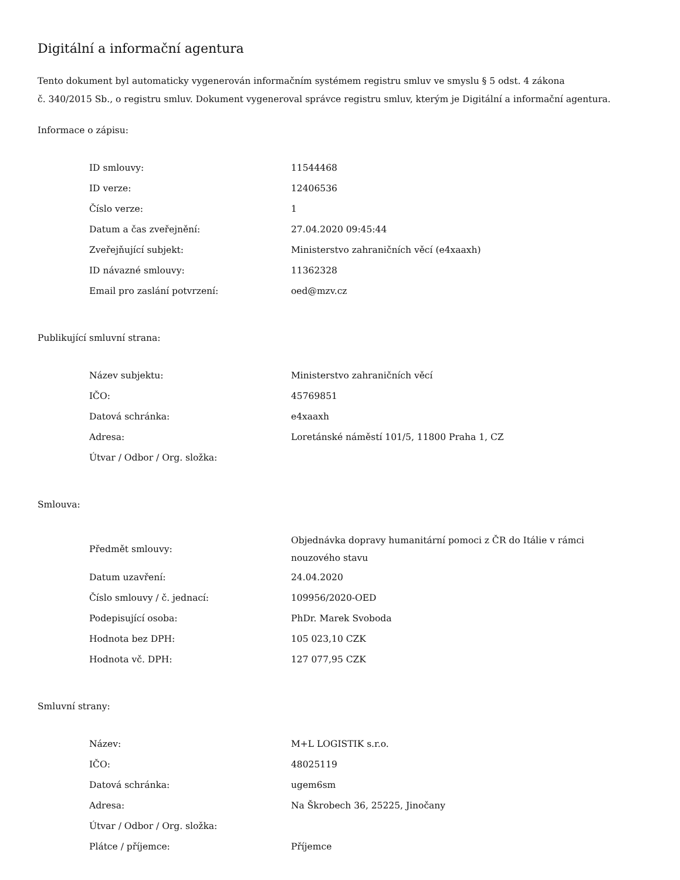Digitální a informační agentura
Tento dokument byl automaticky vygenerován informačním systémem registru smluv ve smyslu § 5 odst. 4 zákona
č. 340/2015 Sb., o registru smluv. Dokument vygeneroval správce registru smluv, kterým je Digitální a informační agentura.
Informace o zápisu:
| ID smlouvy: | 11544468 |
| ID verze: | 12406536 |
| Číslo verze: | 1 |
| Datum a čas zveřejnění: | 27.04.2020 09:45:44 |
| Zveřejňující subjekt: | Ministerstvo zahraničních věcí (e4xaaxh) |
| ID návazné smlouvy: | 11362328 |
| Email pro zaslání potvrzení: | oed@mzv.cz |
Publikující smluvní strana:
| Název subjektu: | Ministerstvo zahraničních věcí |
| IČO: | 45769851 |
| Datová schránka: | e4xaaxh |
| Adresa: | Loretánské náměstí 101/5, 11800 Praha 1, CZ |
| Útvar / Odbor / Org. složka: | |
Smlouva:
| Předmět smlouvy: | Objednávka dopravy humanitární pomoci z ČR do Itálie v rámci nouzového stavu |
| Datum uzavření: | 24.04.2020 |
| Číslo smlouvy / č. jednací: | 109956/2020-OED |
| Podepisující osoba: | PhDr. Marek Svoboda |
| Hodnota bez DPH: | 105 023,10 CZK |
| Hodnota vč. DPH: | 127 077,95 CZK |
Smluvní strany:
| Název: | M+L LOGISTIK s.r.o. |
| IČO: | 48025119 |
| Datová schránka: | ugem6sm |
| Adresa: | Na Škrobech 36, 25225, Jinočany |
| Útvar / Odbor / Org. složka: | |
| Plátce / příjemce: | Příjemce |